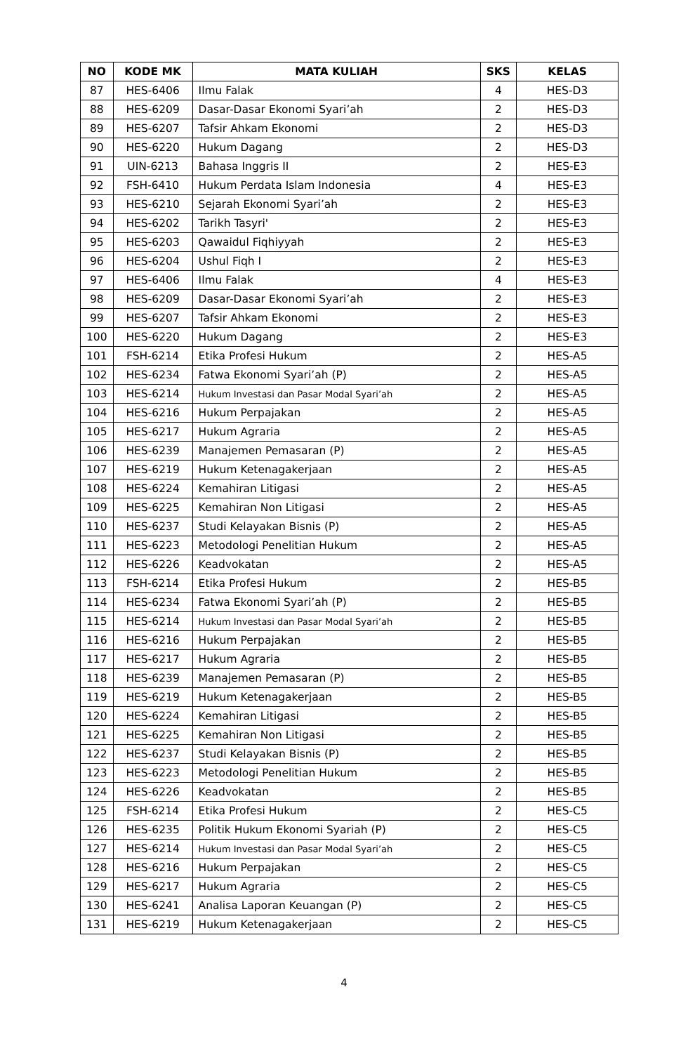| NO | KODE MK | MATA KULIAH | SKS | KELAS |
| --- | --- | --- | --- | --- |
| 87 | HES-6406 | Ilmu Falak | 4 | HES-D3 |
| 88 | HES-6209 | Dasar-Dasar Ekonomi Syari’ah | 2 | HES-D3 |
| 89 | HES-6207 | Tafsir Ahkam Ekonomi | 2 | HES-D3 |
| 90 | HES-6220 | Hukum Dagang | 2 | HES-D3 |
| 91 | UIN-6213 | Bahasa Inggris II | 2 | HES-E3 |
| 92 | FSH-6410 | Hukum Perdata Islam Indonesia | 4 | HES-E3 |
| 93 | HES-6210 | Sejarah Ekonomi Syari’ah | 2 | HES-E3 |
| 94 | HES-6202 | Tarikh Tasyri' | 2 | HES-E3 |
| 95 | HES-6203 | Qawaidul Fiqhiyyah | 2 | HES-E3 |
| 96 | HES-6204 | Ushul Fiqh I | 2 | HES-E3 |
| 97 | HES-6406 | Ilmu Falak | 4 | HES-E3 |
| 98 | HES-6209 | Dasar-Dasar Ekonomi Syari’ah | 2 | HES-E3 |
| 99 | HES-6207 | Tafsir Ahkam Ekonomi | 2 | HES-E3 |
| 100 | HES-6220 | Hukum Dagang | 2 | HES-E3 |
| 101 | FSH-6214 | Etika Profesi Hukum | 2 | HES-A5 |
| 102 | HES-6234 | Fatwa Ekonomi Syari’ah (P) | 2 | HES-A5 |
| 103 | HES-6214 | Hukum Investasi dan Pasar Modal Syari’ah | 2 | HES-A5 |
| 104 | HES-6216 | Hukum Perpajakan | 2 | HES-A5 |
| 105 | HES-6217 | Hukum Agraria | 2 | HES-A5 |
| 106 | HES-6239 | Manajemen Pemasaran (P) | 2 | HES-A5 |
| 107 | HES-6219 | Hukum Ketenagakerjaan | 2 | HES-A5 |
| 108 | HES-6224 | Kemahiran Litigasi | 2 | HES-A5 |
| 109 | HES-6225 | Kemahiran Non Litigasi | 2 | HES-A5 |
| 110 | HES-6237 | Studi Kelayakan Bisnis (P) | 2 | HES-A5 |
| 111 | HES-6223 | Metodologi Penelitian Hukum | 2 | HES-A5 |
| 112 | HES-6226 | Keadvokatan | 2 | HES-A5 |
| 113 | FSH-6214 | Etika Profesi Hukum | 2 | HES-B5 |
| 114 | HES-6234 | Fatwa Ekonomi Syari’ah (P) | 2 | HES-B5 |
| 115 | HES-6214 | Hukum Investasi dan Pasar Modal Syari’ah | 2 | HES-B5 |
| 116 | HES-6216 | Hukum Perpajakan | 2 | HES-B5 |
| 117 | HES-6217 | Hukum Agraria | 2 | HES-B5 |
| 118 | HES-6239 | Manajemen Pemasaran (P) | 2 | HES-B5 |
| 119 | HES-6219 | Hukum Ketenagakerjaan | 2 | HES-B5 |
| 120 | HES-6224 | Kemahiran Litigasi | 2 | HES-B5 |
| 121 | HES-6225 | Kemahiran Non Litigasi | 2 | HES-B5 |
| 122 | HES-6237 | Studi Kelayakan Bisnis (P) | 2 | HES-B5 |
| 123 | HES-6223 | Metodologi Penelitian Hukum | 2 | HES-B5 |
| 124 | HES-6226 | Keadvokatan | 2 | HES-B5 |
| 125 | FSH-6214 | Etika Profesi Hukum | 2 | HES-C5 |
| 126 | HES-6235 | Politik Hukum Ekonomi Syariah (P) | 2 | HES-C5 |
| 127 | HES-6214 | Hukum Investasi dan Pasar Modal Syari’ah | 2 | HES-C5 |
| 128 | HES-6216 | Hukum Perpajakan | 2 | HES-C5 |
| 129 | HES-6217 | Hukum Agraria | 2 | HES-C5 |
| 130 | HES-6241 | Analisa Laporan Keuangan (P) | 2 | HES-C5 |
| 131 | HES-6219 | Hukum Ketenagakerjaan | 2 | HES-C5 |
4